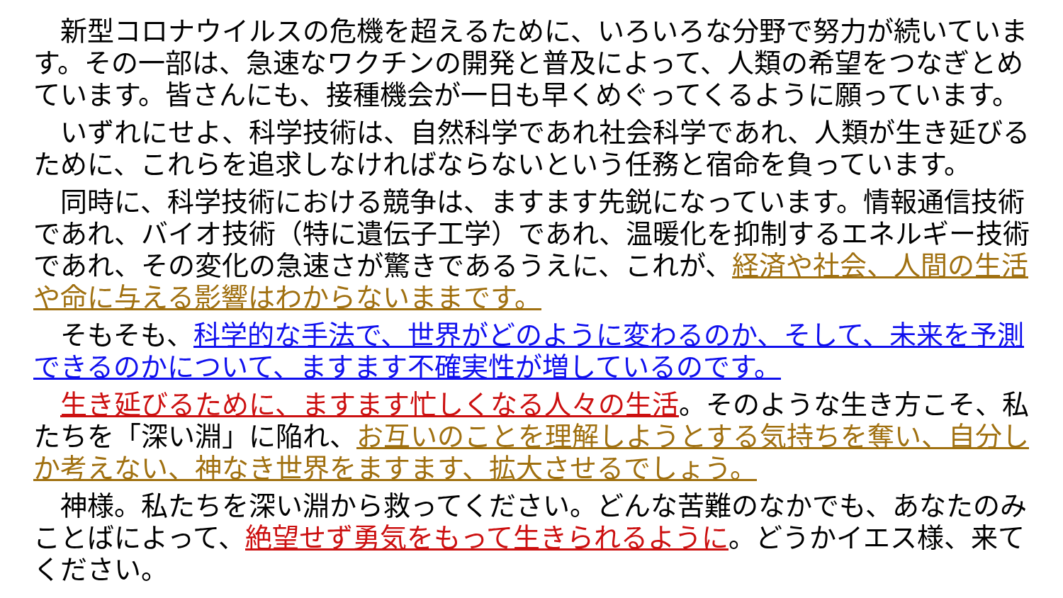新型コロナウイルスの危機を超えるために、いろいろな分野で努力が続いています。その一部は、急速なワクチンの開発と普及によって、人類の希望をつなぎとめています。皆さんにも、接種機会が一日も早くめぐってくるように願っています。
　いずれにせよ、科学技術は、自然科学であれ社会科学であれ、人類が生き延びるために、これらを追求しなければならないという任務と宿命を負っています。
　同時に、科学技術における競争は、ますます先鋭になっています。情報通信技術であれ、バイオ技術（特に遺伝子工学）であれ、温暖化を抑制するエネルギー技術であれ、その変化の急速さが驚きであるうえに、これが、経済や社会、人間の生活や命に与える影響はわからないままです。
　そもそも、科学的な手法で、世界がどのように変わるのか、そして、未来を予測できるのかについて、ますます不確実性が増しているのです。
　生き延びるために、ますます忙しくなる人々の生活。そのような生き方こそ、私たちを「深い淵」に陥れ、お互いのことを理解しようとする気持ちを奪い、自分しか考えない、神なき世界をますます、拡大させるでしょう。
　神様。私たちを深い淵から救ってください。どんな苦難のなかでも、あなたのみことばによって、絶望せず勇気をもって生きられるように。どうかイエス様、来てください。